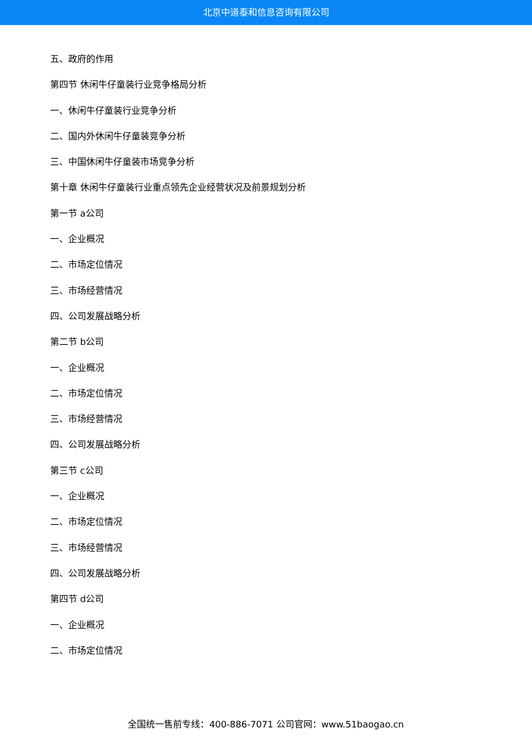北京中道泰和信息咨询有限公司
五、政府的作用
第四节 休闲牛仔童装行业竞争格局分析
一、休闲牛仔童装行业竞争分析
二、国内外休闲牛仔童装竞争分析
三、中国休闲牛仔童装市场竞争分析
第十章 休闲牛仔童装行业重点领先企业经营状况及前景规划分析
第一节 a公司
一、企业概况
二、市场定位情况
三、市场经营情况
四、公司发展战略分析
第二节 b公司
一、企业概况
二、市场定位情况
三、市场经营情况
四、公司发展战略分析
第三节 c公司
一、企业概况
二、市场定位情况
三、市场经营情况
四、公司发展战略分析
第四节 d公司
一、企业概况
二、市场定位情况
全国统一售前专线：400-886-7071 公司官网：www.51baogao.cn